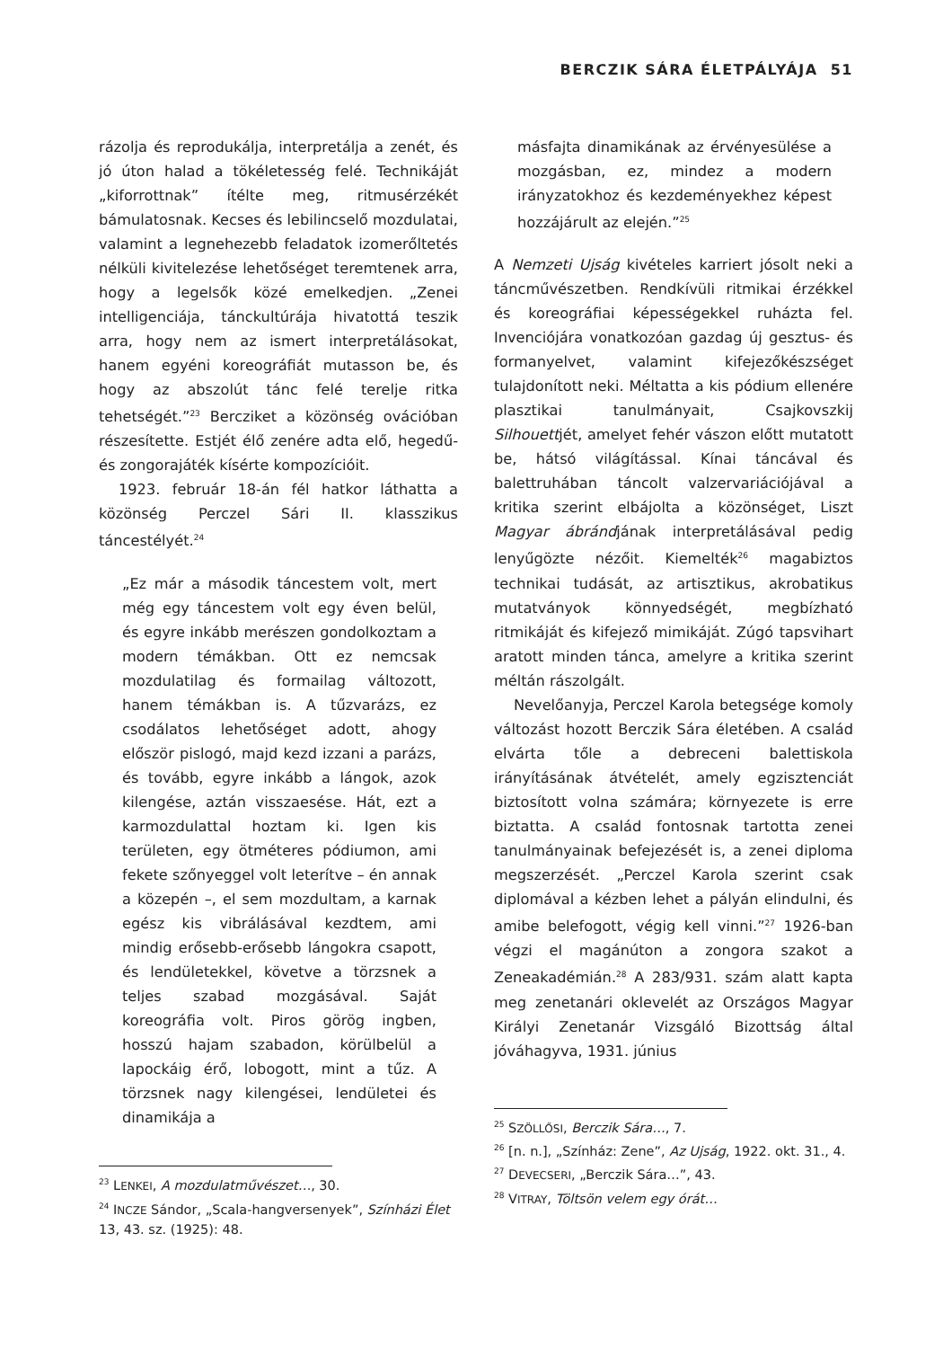BERCZIK SÁRA ÉLETPÁLYÁJA 51
rázolja és reprodukálja, interpretálja a zenét, és jó úton halad a tökéletesség felé. Technikáját „kiforrottnak” ítélte meg, ritmusérzékét bámulatosnak. Kecses és lebilincselő mozdulatai, valamint a legnehezebb feladatok izomerőltetés nélküli kivitelezése lehetőséget teremtenek arra, hogy a legelsők közé emelkedjen. „Zenei intelligenciája, tánckultúrája hivatottá teszik arra, hogy nem az ismert interpretálásokat, hanem egyéni koreográfiát mutasson be, és hogy az abszolút tánc felé terelje ritka tehetségét.”<sup>23</sup> Bercziket a közönség ovációban részesítette. Estjét élő zenére adta elő, hegedű- és zongorajáték kísérte kompozícióit.
1923. február 18-án fél hatkor láthatta a közönség Perczel Sári II. klasszikus táncestélyét.<sup>24</sup>
„Ez már a második táncestem volt, mert még egy táncestem volt egy éven belül, és egyre inkább merészen gondolkoztam a modern témákban. Ott ez nemcsak mozdulatilag és formailag változott, hanem témákban is. A tűzvarázs, ez csodálatos lehetőséget adott, ahogy először pislogó, majd kezd izzani a parázs, és tovább, egyre inkább a lángok, azok kilengése, aztán visszaesése. Hát, ezt a karmozdulattal hoztam ki. Igen kis területen, egy ötméteres pódiumon, ami fekete szőnyeggel volt leterítve – én annak a közepén –, el sem mozdultam, a karnak egész kis vibrálásával kezdtem, ami mindig erősebb-erősebb lángokra csapott, és lendületekkel, követve a törzsnek a teljes szabad mozgásával. Saját koreográfia volt. Piros görög ingben, hosszú hajam szabadon, körülbelül a lapockáig érő, lobogott, mint a tűz. A törzsnek nagy kilengései, lendületei és dinamikája a
<sup>23</sup> LENKEI, A mozdulatművészet…, 30.
<sup>24</sup> INCZE Sándor, „Scala-hangversenyek”, Színházi Élet 13, 43. sz. (1925): 48.
másfajta dinamikának az érvényesülése a mozgásban, ez, mindez a modern irányzatokhoz és kezdeményekhez képest hozzájárult az elején.”<sup>25</sup>
A Nemzeti Ujság kivételes karriert jósolt neki a táncművészetben. Rendkívüli ritmikai érzékkel és koreográfiai képességekkel ruházta fel. Invenciójára vonatkozóan gazdag új gesztus- és formanyelvet, valamint kifejezőkészséget tulajdonított neki. Méltatta a kis pódium ellenére plasztikai tanulmányait, Csajkovszkij Silhouettjét, amelyet fehér vászon előtt mutatott be, hátsó világítással. Kínai táncával és balettruhában táncolt valzervariációjával a kritika szerint elbájolta a közönséget, Liszt Magyar ábrándjának interpretálásával pedig lenyűgözte nézőit. Kiemelték<sup>26</sup> magabiztos technikai tudását, az artisztikus, akrobatikus mutatványok könnyedségét, megbízható ritmikáját és kifejező mimikáját. Zúgó tapsvihart aratott minden tánca, amelyre a kritika szerint méltán rászolgált.
Nevelőanyja, Perczel Karola betegsége komoly változást hozott Berczik Sára életében. A család elvárta tőle a debreceni balettiskola irányításának átvételét, amely egzisztenciát biztosított volna számára; környezete is erre biztatta. A család fontosnak tartotta zenei tanulmányainak befejezését is, a zenei diploma megszerzését. „Perczel Karola szerint csak diplomával a kézben lehet a pályán elindulni, és amibe belefogott, végig kell vinni.”<sup>27</sup> 1926-ban végzi el magánúton a zongora szakot a Zeneakadémián.<sup>28</sup> A 283/931. szám alatt kapta meg zenetanári oklevelét az Országos Magyar Királyi Zenetanár Vizsgáló Bizottság által jóváhagyva, 1931. június
<sup>25</sup> SZÖLLŐSI, Berczik Sára…, 7.
<sup>26</sup> [n. n.], „Színház: Zene”, Az Ujság, 1922. okt. 31., 4.
<sup>27</sup> DEVECSERI, „Berczik Sára…”, 43.
<sup>28</sup> VITRAY, Töltsön velem egy órát…